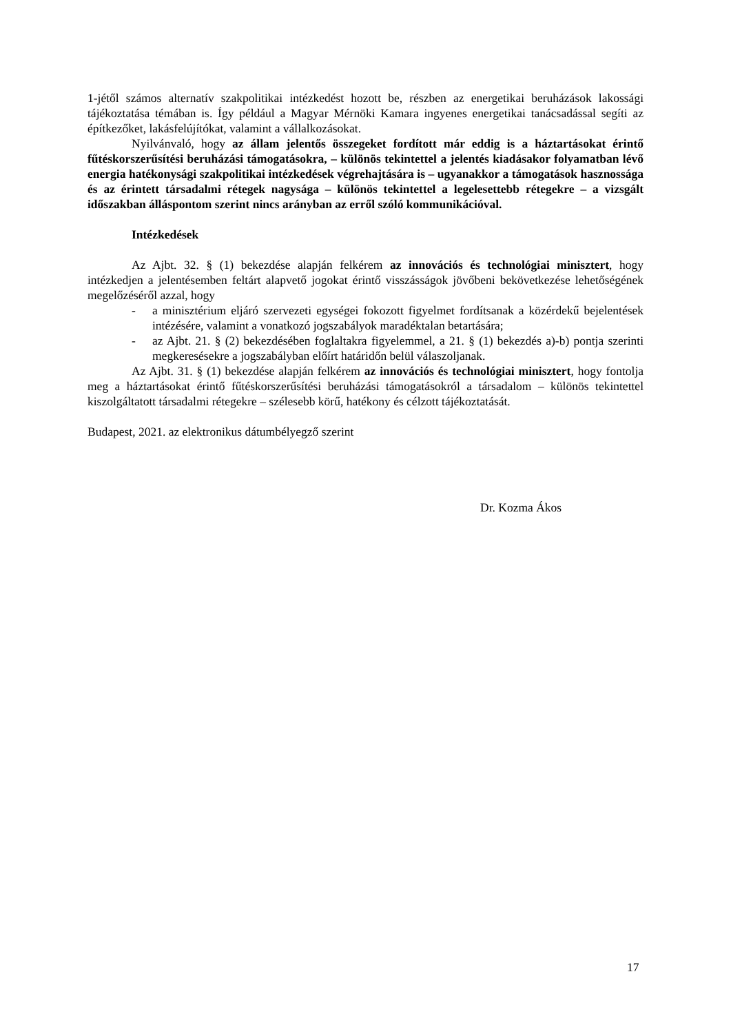1-jétől számos alternatív szakpolitikai intézkedést hozott be, részben az energetikai beruházások lakossági tájékoztatása témában is. Így például a Magyar Mérnöki Kamara ingyenes energetikai tanácsadással segíti az építkezőket, lakásfelújítókat, valamint a vállalkozásokat.
Nyilvánvaló, hogy az állam jelentős összegeket fordított már eddig is a háztartásokat érintő fűtéskorszerűsítési beruházási támogatásokra, – különös tekintettel a jelentés kiadásakor folyamatban lévő energia hatékonysági szakpolitikai intézkedések végrehajtására is – ugyanakkor a támogatások hasznossága és az érintett társadalmi rétegek nagysága – különös tekintettel a legelesettebb rétegekre – a vizsgált időszakban álláspontom szerint nincs arányban az erről szóló kommunikációval.
Intézkedések
Az Ajbt. 32. § (1) bekezdése alapján felkérem az innovációs és technológiai minisztert, hogy intézkedjen a jelentésemben feltárt alapvető jogokat érintő visszásságok jövőbeni bekövetkezése lehetőségének megelőzéséről azzal, hogy
- a minisztérium eljáró szervezeti egységei fokozott figyelmet fordítsanak a közérdekű bejelentések intézésére, valamint a vonatkozó jogszabályok maradéktalan betartására;
- az Ajbt. 21. § (2) bekezdésében foglaltakra figyelemmel, a 21. § (1) bekezdés a)-b) pontja szerinti megkeresésekre a jogszabályban előírt határidőn belül válaszoljanak.
Az Ajbt. 31. § (1) bekezdése alapján felkérem az innovációs és technológiai minisztert, hogy fontolja meg a háztartásokat érintő fűtéskorszerűsítési beruházási támogatásokról a társadalom – különös tekintettel kiszolgáltatott társadalmi rétegekre – szélesebb körű, hatékony és célzott tájékoztatását.
Budapest, 2021. az elektronikus dátumbélyegző szerint
Dr. Kozma Ákos
17